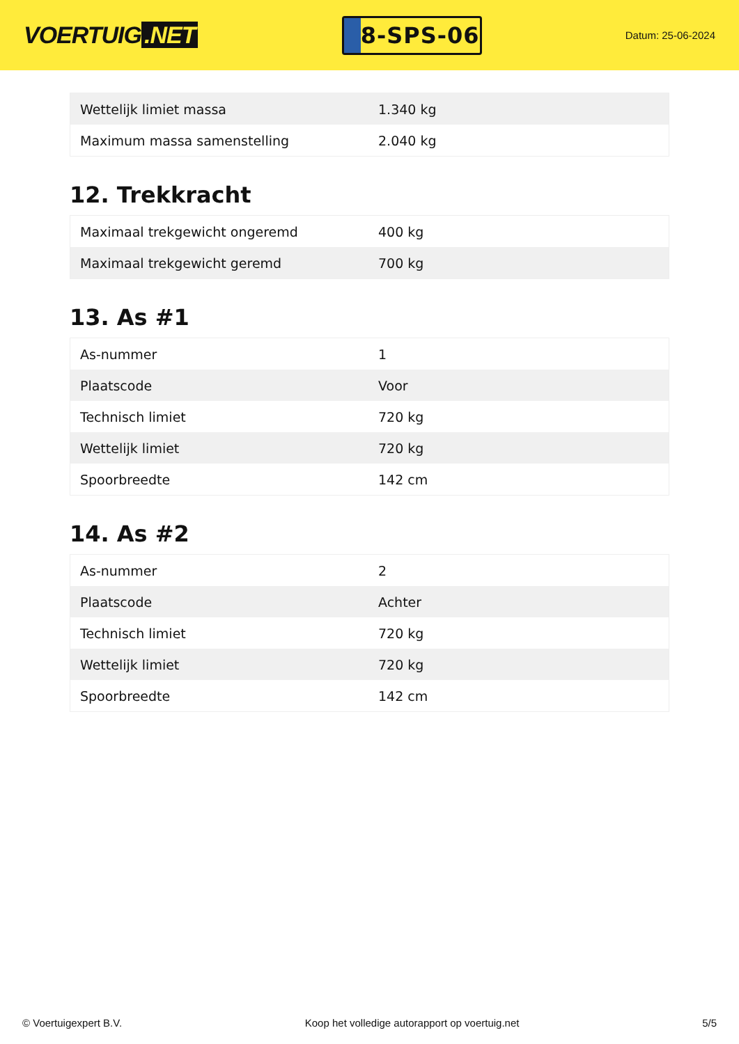VOERTUIG.NET
8-SPS-06
Datum: 25-06-2024
| Wettelijk limiet massa | 1.340 kg |
| Maximum massa samenstelling | 2.040 kg |
12. Trekkracht
| Maximaal trekgewicht ongeremd | 400 kg |
| Maximaal trekgewicht geremd | 700 kg |
13. As #1
| As-nummer | 1 |
| Plaatscode | Voor |
| Technisch limiet | 720 kg |
| Wettelijk limiet | 720 kg |
| Spoorbreedte | 142 cm |
14. As #2
| As-nummer | 2 |
| Plaatscode | Achter |
| Technisch limiet | 720 kg |
| Wettelijk limiet | 720 kg |
| Spoorbreedte | 142 cm |
© Voertuigexpert B.V. Koop het volledige autorapport op voertuig.net 5/5